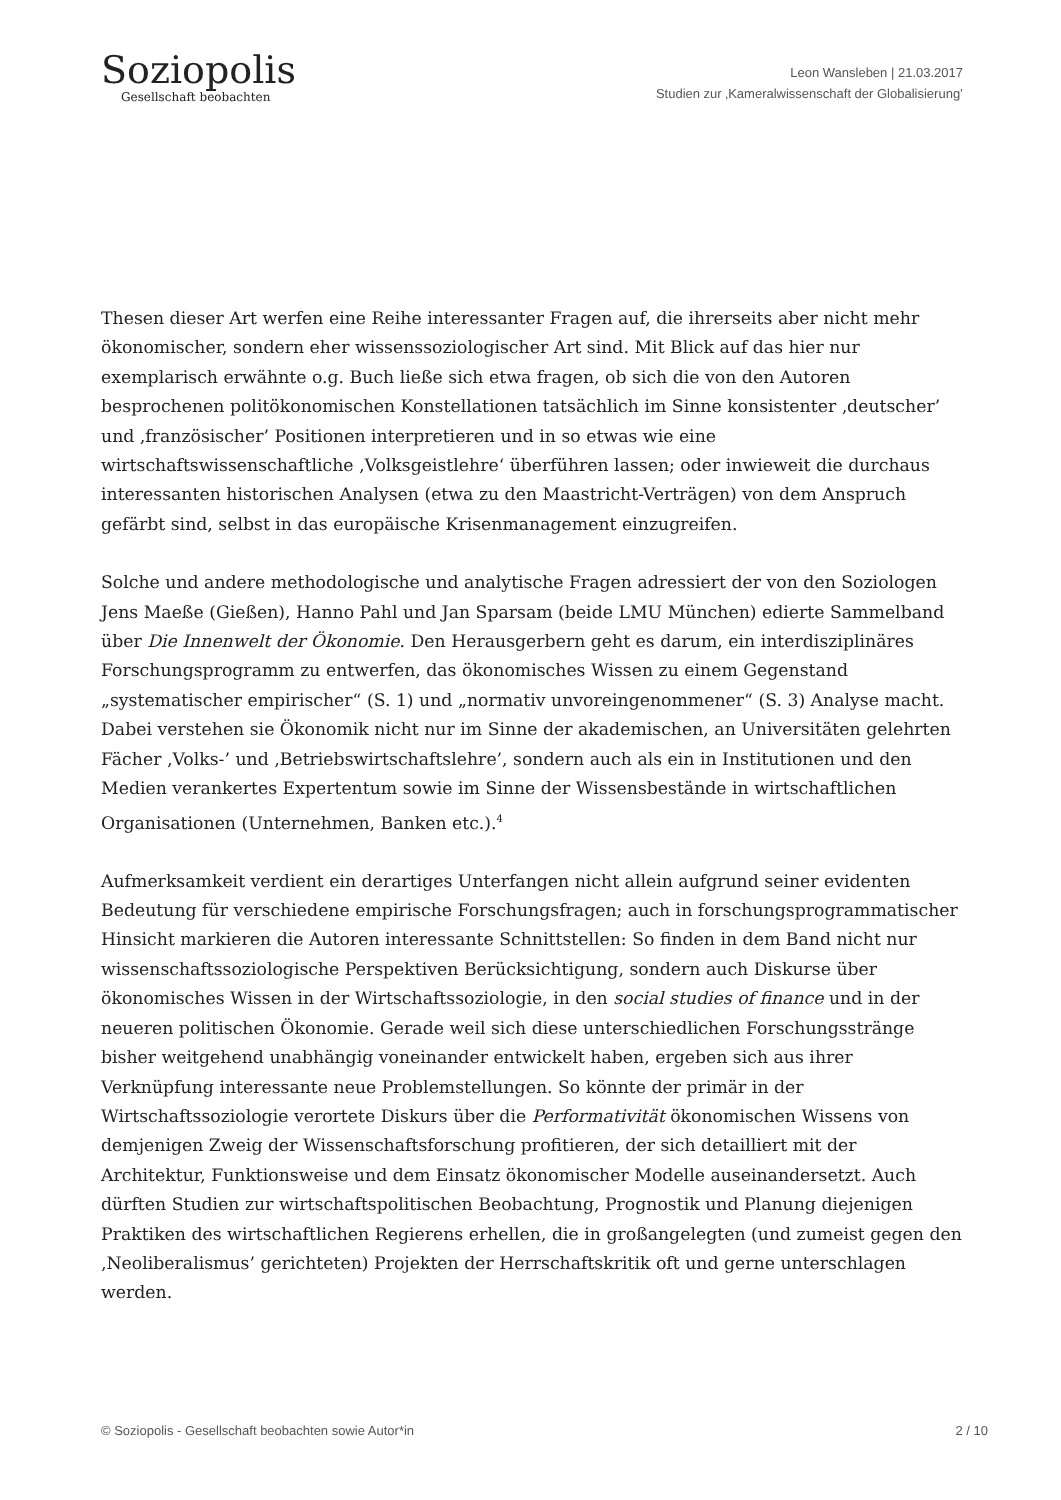Soziopolis
Gesellschaft beobachten
Leon Wansleben | 21.03.2017
Studien zur ‚Kameralwissenschaft der Globalisierung’
Thesen dieser Art werfen eine Reihe interessanter Fragen auf, die ihrerseits aber nicht mehr ökonomischer, sondern eher wissenssoziologischer Art sind. Mit Blick auf das hier nur exemplarisch erwähnte o.g. Buch ließe sich etwa fragen, ob sich die von den Autoren besprochenen politökonomischen Konstellationen tatsächlich im Sinne konsistenter ‚deutscher’ und ‚französischer’ Positionen interpretieren und in so etwas wie eine wirtschaftswissenschaftliche ‚Volksgeistlehre‘ überführen lassen; oder inwieweit die durchaus interessanten historischen Analysen (etwa zu den Maastricht-Verträgen) von dem Anspruch gefärbt sind, selbst in das europäische Krisenmanagement einzugreifen.
Solche und andere methodologische und analytische Fragen adressiert der von den Soziologen Jens Maeße (Gießen), Hanno Pahl und Jan Sparsam (beide LMU München) edierte Sammelband über Die Innenwelt der Ökonomie. Den Herausgerbern geht es darum, ein interdisziplinäres Forschungsprogramm zu entwerfen, das ökonomisches Wissen zu einem Gegenstand „systematischer empirischer“ (S. 1) und „normativ unvoreingenommener“ (S. 3) Analyse macht. Dabei verstehen sie Ökonomik nicht nur im Sinne der akademischen, an Universitäten gelehrten Fächer ‚Volks-’ und ‚Betriebswirtschaftslehre’, sondern auch als ein in Institutionen und den Medien verankertes Expertentum sowie im Sinne der Wissensbestände in wirtschaftlichen Organisationen (Unternehmen, Banken etc.).<sup>4</sup>
Aufmerksamkeit verdient ein derartiges Unterfangen nicht allein aufgrund seiner evidenten Bedeutung für verschiedene empirische Forschungsfragen; auch in forschungsprogrammatischer Hinsicht markieren die Autoren interessante Schnittstellen: So finden in dem Band nicht nur wissenschaftssoziologische Perspektiven Berücksichtigung, sondern auch Diskurse über ökonomisches Wissen in der Wirtschaftssoziologie, in den social studies of finance und in der neueren politischen Ökonomie. Gerade weil sich diese unterschiedlichen Forschungsstränge bisher weitgehend unabhängig voneinander entwickelt haben, ergeben sich aus ihrer Verknüpfung interessante neue Problemstellungen. So könnte der primär in der Wirtschaftssoziologie verortete Diskurs über die Performativität ökonomischen Wissens von demjenigen Zweig der Wissenschaftsforschung profitieren, der sich detailliert mit der Architektur, Funktionsweise und dem Einsatz ökonomischer Modelle auseinandersetzt. Auch dürften Studien zur wirtschaftspolitischen Beobachtung, Prognostik und Planung diejenigen Praktiken des wirtschaftlichen Regierens erhellen, die in großangelegten (und zumeist gegen den ‚Neoliberalismus’ gerichteten) Projekten der Herrschaftskritik oft und gerne unterschlagen werden.
© Soziopolis - Gesellschaft beobachten sowie Autor*in 2 / 10